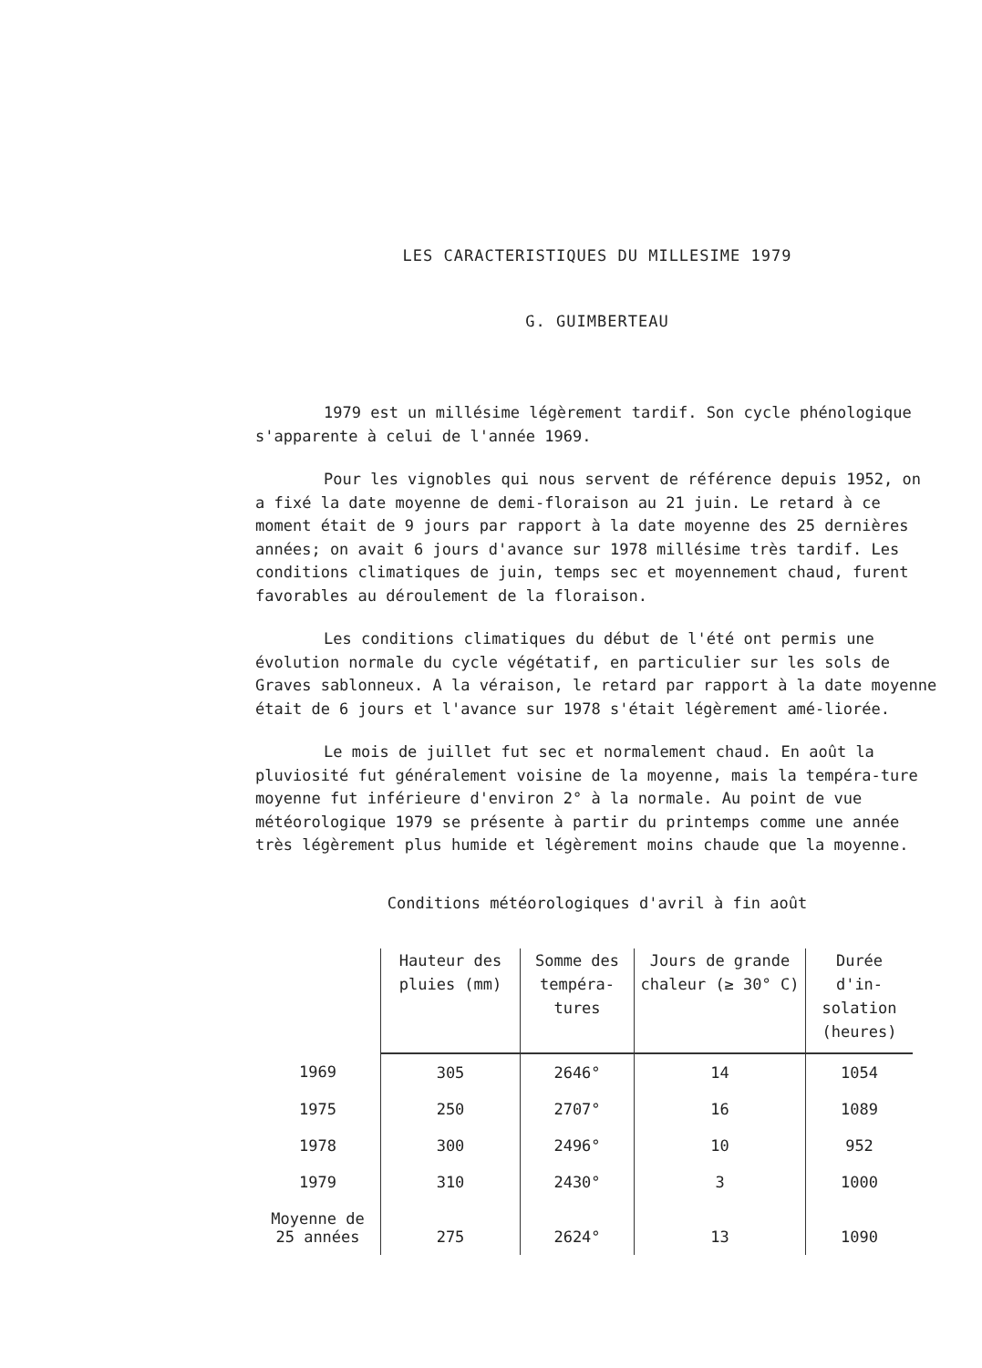LES CARACTERISTIQUES DU MILLESIME 1979
G. GUIMBERTEAU
1979 est un millésime légèrement tardif. Son cycle phénologique s'apparente à celui de l'année 1969.
Pour les vignobles qui nous servent de référence depuis 1952, on a fixé la date moyenne de demi-floraison au 21 juin. Le retard à ce moment était de 9 jours par rapport à la date moyenne des 25 dernières années; on avait 6 jours d'avance sur 1978 millésime très tardif. Les conditions climatiques de juin, temps sec et moyennement chaud, furent favorables au déroulement de la floraison.
Les conditions climatiques du début de l'été ont permis une évolution normale du cycle végétatif, en particulier sur les sols de Graves sablonneux. A la véraison, le retard par rapport à la date moyenne était de 6 jours et l'avance sur 1978 s'était légèrement amé-liorée.
Le mois de juillet fut sec et normalement chaud. En août la pluviosité fut généralement voisine de la moyenne, mais la tempéra-ture moyenne fut inférieure d'environ 2° à la normale. Au point de vue météorologique 1979 se présente à partir du printemps comme une année très légèrement plus humide et légèrement moins chaude que la moyenne.
Conditions météorologiques d'avril à fin août
| | Hauteur des pluies (mm) | Somme des tempéra-tures | Jours de grande chaleur (≥ 30° C) | Durée d'in-solation (heures) |
| --- | --- | --- | --- | --- |
| 1969 | 305 | 2646° | 14 | 1054 |
| 1975 | 250 | 2707° | 16 | 1089 |
| 1978 | 300 | 2496° | 10 | 952 |
| 1979 | 310 | 2430° | 3 | 1000 |
| Moyenne de 25 années | 275 | 2624° | 13 | 1090 |